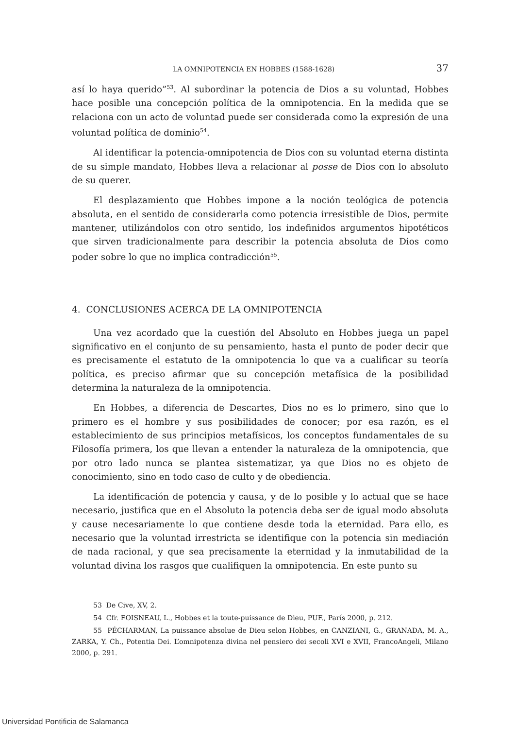LA OMNIPOTENCIA EN HOBBES (1588-1628) 37
así lo haya querido”<sup>53</sup>. Al subordinar la potencia de Dios a su voluntad, Hobbes hace posible una concepción política de la omnipotencia. En la medida que se relaciona con un acto de voluntad puede ser considerada como la expresión de una voluntad política de dominio<sup>54</sup>.
Al identificar la potencia-omnipotencia de Dios con su voluntad eterna distinta de su simple mandato, Hobbes lleva a relacionar al posse de Dios con lo absoluto de su querer.
El desplazamiento que Hobbes impone a la noción teológica de potencia absoluta, en el sentido de considerarla como potencia irresistible de Dios, permite mantener, utilizándolos con otro sentido, los indefinidos argumentos hipotéticos que sirven tradicionalmente para describir la potencia absoluta de Dios como poder sobre lo que no implica contradicción<sup>55</sup>.
4. CONCLUSIONES ACERCA DE LA OMNIPOTENCIA
Una vez acordado que la cuestión del Absoluto en Hobbes juega un papel significativo en el conjunto de su pensamiento, hasta el punto de poder decir que es precisamente el estatuto de la omnipotencia lo que va a cualificar su teoría política, es preciso afirmar que su concepción metafísica de la posibilidad determina la naturaleza de la omnipotencia.
En Hobbes, a diferencia de Descartes, Dios no es lo primero, sino que lo primero es el hombre y sus posibilidades de conocer; por esa razón, es el establecimiento de sus principios metafísicos, los conceptos fundamentales de su Filosofía primera, los que llevan a entender la naturaleza de la omnipotencia, que por otro lado nunca se plantea sistematizar, ya que Dios no es objeto de conocimiento, sino en todo caso de culto y de obediencia.
La identificación de potencia y causa, y de lo posible y lo actual que se hace necesario, justifica que en el Absoluto la potencia deba ser de igual modo absoluta y cause necesariamente lo que contiene desde toda la eternidad. Para ello, es necesario que la voluntad irrestricta se identifique con la potencia sin mediación de nada racional, y que sea precisamente la eternidad y la inmutabilidad de la voluntad divina los rasgos que cualifiquen la omnipotencia. En este punto su
53 De Cive, XV, 2.
54 Cfr. FOISNEAU, L., Hobbes et la toute-puissance de Dieu, PUF., París 2000, p. 212.
55 PÉCHARMAN, La puissance absolue de Dieu selon Hobbes, en CANZIANI, G., GRANADA, M. A., ZARKA, Y. Ch., Potentia Dei. L’omnipotenza divina nel pensiero dei secoli XVI e XVII, FrancoAngeli, Milano 2000, p. 291.
Universidad Pontificia de Salamanca